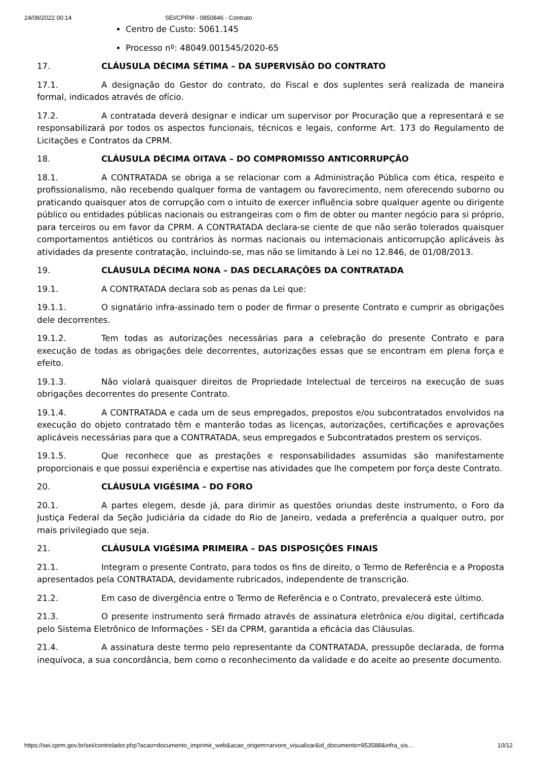24/08/2022 00:14 SEI/CPRM - 0850846 - Contrato
Centro de Custo: 5061.145
Processo nº: 48049.001545/2020-65
17. CLÁUSULA DÉCIMA SÉTIMA – DA SUPERVISÃO DO CONTRATO
17.1. A designação do Gestor do contrato, do Fiscal e dos suplentes será realizada de maneira formal, indicados através de ofício.
17.2. A contratada deverá designar e indicar um supervisor por Procuração que a representará e se responsabilizará por todos os aspectos funcionais, técnicos e legais, conforme Art. 173 do Regulamento de Licitações e Contratos da CPRM.
18. CLÁUSULA DÉCIMA OITAVA – DO COMPROMISSO ANTICORRUPÇÃO
18.1. A CONTRATADA se obriga a se relacionar com a Administração Pública com ética, respeito e profissionalismo, não recebendo qualquer forma de vantagem ou favorecimento, nem oferecendo suborno ou praticando quaisquer atos de corrupção com o intuito de exercer influência sobre qualquer agente ou dirigente público ou entidades públicas nacionais ou estrangeiras com o fim de obter ou manter negócio para si próprio, para terceiros ou em favor da CPRM. A CONTRATADA declara-se ciente de que não serão tolerados quaisquer comportamentos antiéticos ou contrários às normas nacionais ou internacionais anticorrupção aplicáveis às atividades da presente contratação, incluindo-se, mas não se limitando à Lei no 12.846, de 01/08/2013.
19. CLÁUSULA DÉCIMA NONA – DAS DECLARAÇÕES DA CONTRATADA
19.1. A CONTRATADA declara sob as penas da Lei que:
19.1.1. O signatário infra-assinado tem o poder de firmar o presente Contrato e cumprir as obrigações dele decorrentes.
19.1.2. Tem todas as autorizações necessárias para a celebração do presente Contrato e para execução de todas as obrigações dele decorrentes, autorizações essas que se encontram em plena força e efeito.
19.1.3. Não violará quaisquer direitos de Propriedade Intelectual de terceiros na execução de suas obrigações decorrentes do presente Contrato.
19.1.4. A CONTRATADA e cada um de seus empregados, prepostos e/ou subcontratados envolvidos na execução do objeto contratado têm e manterão todas as licenças, autorizações, certificações e aprovações aplicáveis necessárias para que a CONTRATADA, seus empregados e Subcontratados prestem os serviços.
19.1.5. Que reconhece que as prestações e responsabilidades assumidas são manifestamente proporcionais e que possui experiência e expertise nas atividades que lhe competem por força deste Contrato.
20. CLÁUSULA VIGÉSIMA – DO FORO
20.1. A partes elegem, desde já, para dirimir as questões oriundas deste instrumento, o Foro da Justiça Federal da Seção Judiciária da cidade do Rio de Janeiro, vedada a preferência a qualquer outro, por mais privilegiado que seja.
21. CLÁUSULA VIGÉSIMA PRIMEIRA – DAS DISPOSIÇÕES FINAIS
21.1. Integram o presente Contrato, para todos os fins de direito, o Termo de Referência e a Proposta apresentados pela CONTRATADA, devidamente rubricados, independente de transcrição.
21.2. Em caso de divergência entre o Termo de Referência e o Contrato, prevalecerá este último.
21.3. O presente instrumento será firmado através de assinatura eletrônica e/ou digital, certificada pelo Sistema Eletrônico de Informações - SEI da CPRM, garantida a eficácia das Cláusulas.
21.4. A assinatura deste termo pelo representante da CONTRATADA, pressupõe declarada, de forma inequívoca, a sua concordância, bem como o reconhecimento da validade e do aceite ao presente documento.
https://sei.cprm.gov.br/sei/controlador.php?acao=documento_imprimir_web&acao_origem=arvore_visualizar&id_documento=953588&infra_sis… 10/12